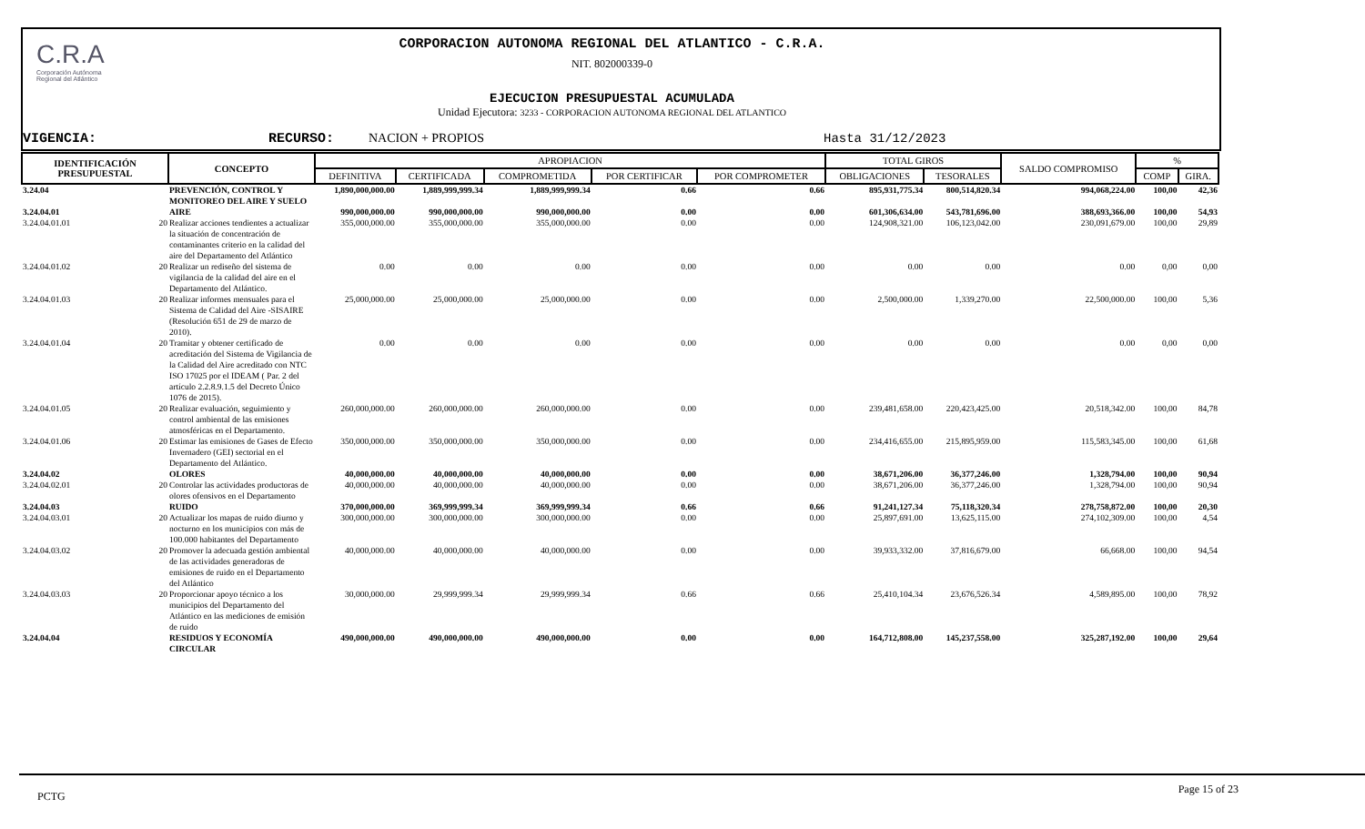C.R.A
Corporación Autónoma Regional del Atlántico
CORPORACION AUTONOMA REGIONAL DEL ATLANTICO - C.R.A.
NIT. 802000339-0
EJECUCION PRESUPUESTAL ACUMULADA
Unidad Ejecutora: 3233 - CORPORACION AUTONOMA REGIONAL DEL ATLANTICO
VIGENCIA: RECURSO: NACION + PROPIOS Hasta 31/12/2023
| IDENTIFICACIÓN PRESUPUESTAL | CONCEPTO | APROPIACION | | | | | TOTAL GIROS | | SALDO COMPROMISO | % | |
| --- | --- | --- | --- | --- | --- | --- | --- | --- | --- | --- | --- |
| | | DEFINITIVA | CERTIFICADA | COMPROMETIDA | POR CERTIFICAR | POR COMPROMETER | OBLIGACIONES | TESORALES | | COMP | GIRA. |
| 3.24.04 | PREVENCIÓN, CONTROL Y MONITOREO DEL AIRE Y SUELO | 1,890,000,000.00 | 1,889,999,999.34 | 1,889,999,999.34 | 0.66 | 0.66 | 895,931,775.34 | 800,514,820.34 | 994,068,224.00 | 100,00 | 42,36 |
| 3.24.04.01 | AIRE | 990,000,000.00 | 990,000,000.00 | 990,000,000.00 | 0.00 | 0.00 | 601,306,634.00 | 543,781,696.00 | 388,693,366.00 | 100,00 | 54,93 |
| 3.24.04.01.01 20 | Realizar acciones tendientes a actualizar la situación de concentración de contaminantes criterio en la calidad del aire del Departamento del Atlántico | 355,000,000.00 | 355,000,000.00 | 355,000,000.00 | 0.00 | 0.00 | 124,908,321.00 | 106,123,042.00 | 230,091,679.00 | 100,00 | 29,89 |
| 3.24.04.01.02 20 | Realizar un rediseño del sistema de vigilancia de la calidad del aire en el Departamento del Atlántico. | 0.00 | 0.00 | 0.00 | 0.00 | 0.00 | 0.00 | 0.00 | 0.00 | 0,00 | 0,00 |
| 3.24.04.01.03 20 | Realizar informes mensuales para el Sistema de Calidad del Aire -SISAIRE (Resolución 651 de 29 de marzo de 2010). | 25,000,000.00 | 25,000,000.00 | 25,000,000.00 | 0.00 | 0.00 | 2,500,000.00 | 1,339,270.00 | 22,500,000.00 | 100,00 | 5,36 |
| 3.24.04.01.04 20 | Tramitar y obtener certificado de acreditación del Sistema de Vigilancia de la Calidad del Aire acreditado con NTC ISO 17025 por el IDEAM ( Par. 2 del artículo 2.2.8.9.1.5 del Decreto Único 1076 de 2015). | 0.00 | 0.00 | 0.00 | 0.00 | 0.00 | 0.00 | 0.00 | 0.00 | 0,00 | 0,00 |
| 3.24.04.01.05 20 | Realizar evaluación, seguimiento y control ambiental de las emisiones atmosféricas en el Departamento. | 260,000,000.00 | 260,000,000.00 | 260,000,000.00 | 0.00 | 0.00 | 239,481,658.00 | 220,423,425.00 | 20,518,342.00 | 100,00 | 84,78 |
| 3.24.04.01.06 20 | Estimar las emisiones de Gases de Efecto Invernadero (GEI) sectorial en el Departamento del Atlántico. | 350,000,000.00 | 350,000,000.00 | 350,000,000.00 | 0.00 | 0.00 | 234,416,655.00 | 215,895,959.00 | 115,583,345.00 | 100,00 | 61,68 |
| 3.24.04.02 | OLORES | 40,000,000.00 | 40,000,000.00 | 40,000,000.00 | 0.00 | 0.00 | 38,671,206.00 | 36,377,246.00 | 1,328,794.00 | 100,00 | 90,94 |
| 3.24.04.02.01 20 | Controlar las actividades productoras de olores ofensivos en el Departamento | 40,000,000.00 | 40,000,000.00 | 40,000,000.00 | 0.00 | 0.00 | 38,671,206.00 | 36,377,246.00 | 1,328,794.00 | 100,00 | 90,94 |
| 3.24.04.03 | RUIDO | 370,000,000.00 | 369,999,999.34 | 369,999,999.34 | 0.66 | 0.66 | 91,241,127.34 | 75,118,320.34 | 278,758,872.00 | 100,00 | 20,30 |
| 3.24.04.03.01 20 | Actualizar los mapas de ruido diurno y nocturno en los municipios con más de 100.000 habitantes del Departamento | 300,000,000.00 | 300,000,000.00 | 300,000,000.00 | 0.00 | 0.00 | 25,897,691.00 | 13,625,115.00 | 274,102,309.00 | 100,00 | 4,54 |
| 3.24.04.03.02 20 | Promover la adecuada gestión ambiental de las actividades generadoras de emisiones de ruido en el Departamento del Atlántico | 40,000,000.00 | 40,000,000.00 | 40,000,000.00 | 0.00 | 0.00 | 39,933,332.00 | 37,816,679.00 | 66,668.00 | 100,00 | 94,54 |
| 3.24.04.03.03 20 | Proporcionar apoyo técnico a los municipios del Departamento del Atlántico en las mediciones de emisión de ruido | 30,000,000.00 | 29,999,999.34 | 29,999,999.34 | 0.66 | 0.66 | 25,410,104.34 | 23,676,526.34 | 4,589,895.00 | 100,00 | 78,92 |
| 3.24.04.04 | RESIDUOS Y ECONOMÍA CIRCULAR | 490,000,000.00 | 490,000,000.00 | 490,000,000.00 | 0.00 | 0.00 | 164,712,808.00 | 145,237,558.00 | 325,287,192.00 | 100,00 | 29,64 |
PCTG Page 15 of 23